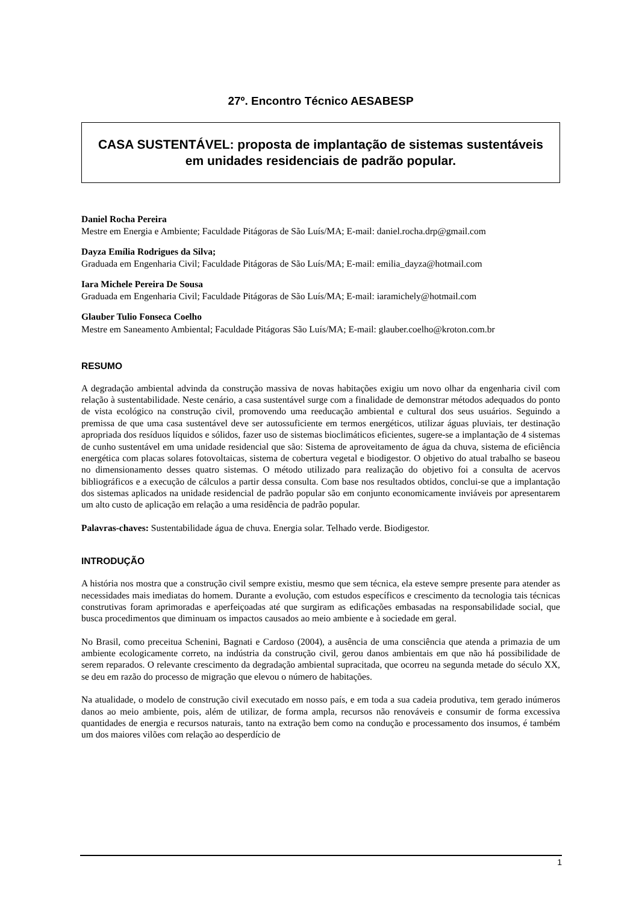27º. Encontro Técnico AESABESP
CASA SUSTENTÁVEL: proposta de implantação de sistemas sustentáveis em unidades residenciais de padrão popular.
Daniel Rocha Pereira
Mestre em Energia e Ambiente; Faculdade Pitágoras de São Luís/MA; E-mail: daniel.rocha.drp@gmail.com
Dayza Emília Rodrigues da Silva;
Graduada em Engenharia Civil; Faculdade Pitágoras de São Luís/MA; E-mail: emilia_dayza@hotmail.com
Iara Michele Pereira De Sousa
Graduada em Engenharia Civil; Faculdade Pitágoras de São Luís/MA; E-mail: iaramichely@hotmail.com
Glauber Tulio Fonseca Coelho
Mestre em Saneamento Ambiental; Faculdade Pitágoras São Luís/MA; E-mail: glauber.coelho@kroton.com.br
RESUMO
A degradação ambiental advinda da construção massiva de novas habitações exigiu um novo olhar da engenharia civil com relação à sustentabilidade. Neste cenário, a casa sustentável surge com a finalidade de demonstrar métodos adequados do ponto de vista ecológico na construção civil, promovendo uma reeducação ambiental e cultural dos seus usuários. Seguindo a premissa de que uma casa sustentável deve ser autossuficiente em termos energéticos, utilizar águas pluviais, ter destinação apropriada dos resíduos líquidos e sólidos, fazer uso de sistemas bioclimáticos eficientes, sugere-se a implantação de 4 sistemas de cunho sustentável em uma unidade residencial que são: Sistema de aproveitamento de água da chuva, sistema de eficiência energética com placas solares fotovoltaicas, sistema de cobertura vegetal e biodigestor. O objetivo do atual trabalho se baseou no dimensionamento desses quatro sistemas. O método utilizado para realização do objetivo foi a consulta de acervos bibliográficos e a execução de cálculos a partir dessa consulta. Com base nos resultados obtidos, conclui-se que a implantação dos sistemas aplicados na unidade residencial de padrão popular são em conjunto economicamente inviáveis por apresentarem um alto custo de aplicação em relação a uma residência de padrão popular.
Palavras-chaves: Sustentabilidade água de chuva. Energia solar. Telhado verde. Biodigestor.
INTRODUÇÃO
A história nos mostra que a construção civil sempre existiu, mesmo que sem técnica, ela esteve sempre presente para atender as necessidades mais imediatas do homem. Durante a evolução, com estudos específicos e crescimento da tecnologia tais técnicas construtivas foram aprimoradas e aperfeiçoadas até que surgiram as edificações embasadas na responsabilidade social, que busca procedimentos que diminuam os impactos causados ao meio ambiente e à sociedade em geral.
No Brasil, como preceitua Schenini, Bagnati e Cardoso (2004), a ausência de uma consciência que atenda a primazia de um ambiente ecologicamente correto, na indústria da construção civil, gerou danos ambientais em que não há possibilidade de serem reparados. O relevante crescimento da degradação ambiental supracitada, que ocorreu na segunda metade do século XX, se deu em razão do processo de migração que elevou o número de habitações.
Na atualidade, o modelo de construção civil executado em nosso país, e em toda a sua cadeia produtiva, tem gerado inúmeros danos ao meio ambiente, pois, além de utilizar, de forma ampla, recursos não renováveis e consumir de forma excessiva quantidades de energia e recursos naturais, tanto na extração bem como na condução e processamento dos insumos, é também um dos maiores vilões com relação ao desperdício de
1